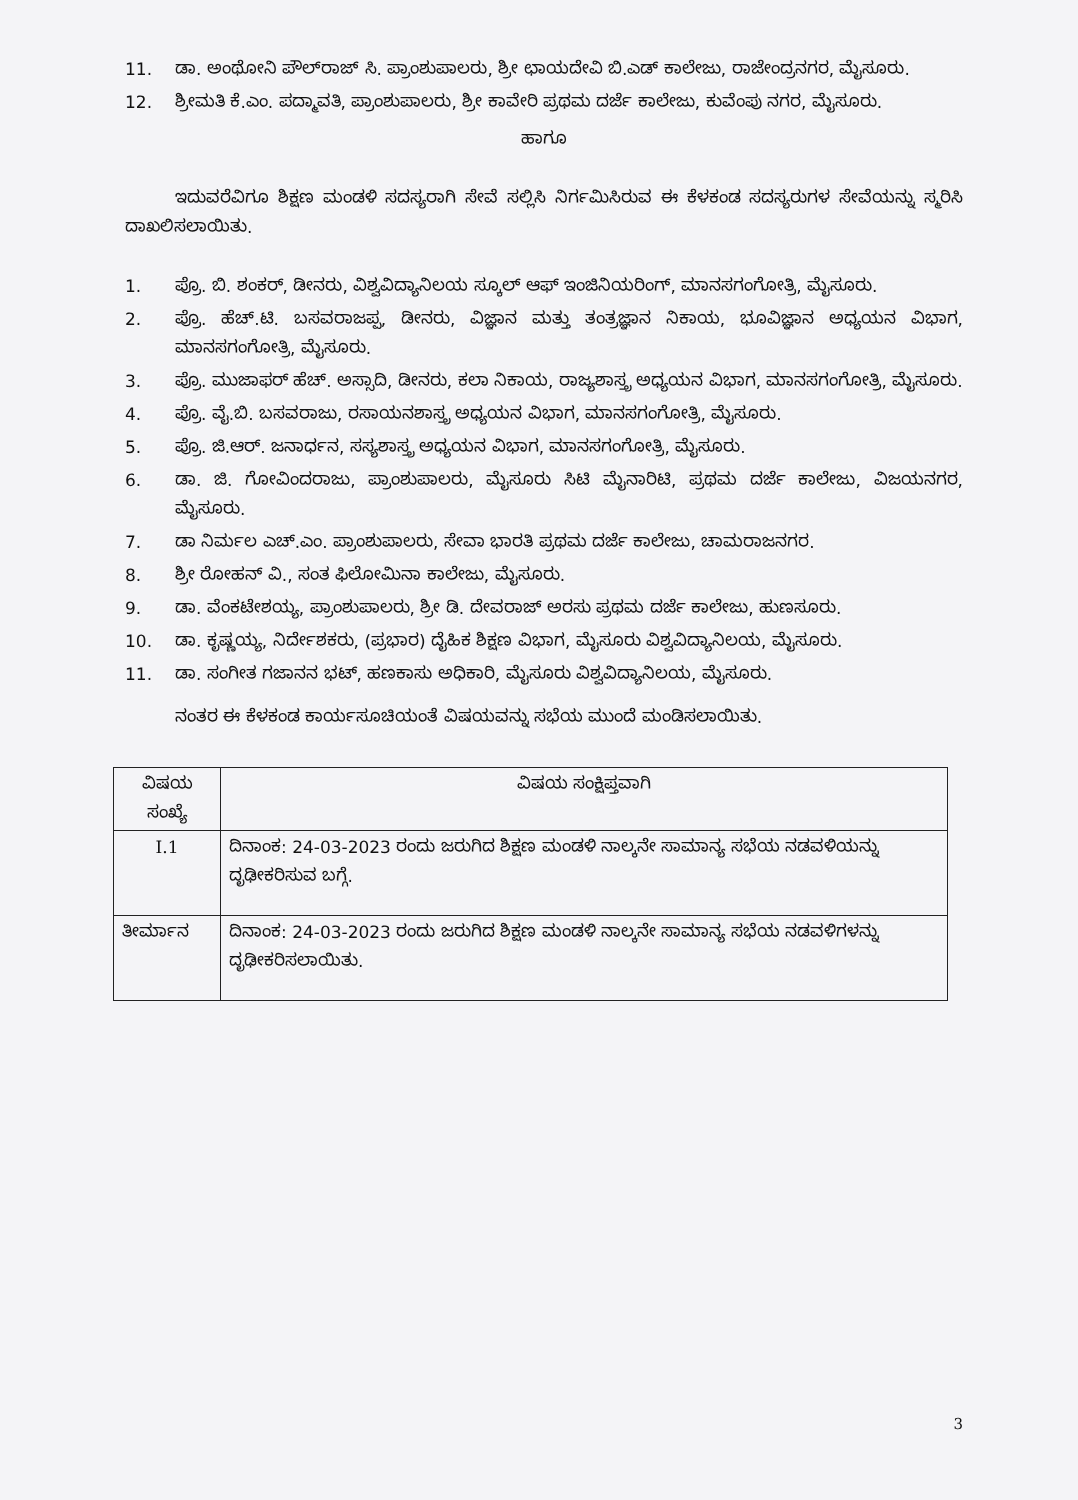11. ಡಾ. ಅಂಥೋನಿ ಪೌಲ್‌ರಾಜ್ ಸಿ. ಪ್ರಾಂಶುಪಾಲರು, ಶ್ರೀ ಛಾಯದೇವಿ ಬಿ.ಎಡ್ ಕಾಲೇಜು, ರಾಜೇಂದ್ರನಗರ, ಮೈಸೂರು.
12. ಶ್ರೀಮತಿ ಕೆ.ಎಂ. ಪದ್ಮಾವತಿ, ಪ್ರಾಂಶುಪಾಲರು, ಶ್ರೀ ಕಾವೇರಿ ಪ್ರಥಮ ದರ್ಜೆ ಕಾಲೇಜು, ಕುವೆಂಪು ನಗರ, ಮೈಸೂರು.
ಹಾಗೂ
ಇದುವರೆವಿಗೂ ಶಿಕ್ಷಣ ಮಂಡಳಿ ಸದಸ್ಯರಾಗಿ ಸೇವೆ ಸಲ್ಲಿಸಿ ನಿರ್ಗಮಿಸಿರುವ ಈ ಕೆಳಕಂಡ ಸದಸ್ಯರುಗಳ ಸೇವೆಯನ್ನು ಸ್ಮರಿಸಿ ದಾಖಲಿಸಲಾಯಿತು.
1. ಪ್ರೊ. ಬಿ. ಶಂಕರ್, ಡೀನರು, ವಿಶ್ವವಿದ್ಯಾನಿಲಯ ಸ್ಕೂಲ್ ಆಫ್ ಇಂಜಿನಿಯರಿಂಗ್, ಮಾನಸಗಂಗೋತ್ರಿ, ಮೈಸೂರು.
2. ಪ್ರೊ. ಹೆಚ್.ಟಿ. ಬಸವರಾಜಪ್ಪ, ಡೀನರು, ವಿಜ್ಞಾನ ಮತ್ತು ತಂತ್ರಜ್ಞಾನ ನಿಕಾಯ, ಭೂವಿಜ್ಞಾನ ಅಧ್ಯಯನ ವಿಭಾಗ, ಮಾನಸಗಂಗೋತ್ರಿ, ಮೈಸೂರು.
3. ಪ್ರೊ. ಮುಜಾಫರ್ ಹೆಚ್. ಅಸ್ಸಾದಿ, ಡೀನರು, ಕಲಾ ನಿಕಾಯ, ರಾಜ್ಯಶಾಸ್ತ್ರ ಅಧ್ಯಯನ ವಿಭಾಗ, ಮಾನಸಗಂಗೋತ್ರಿ, ಮೈಸೂರು.
4. ಪ್ರೊ. ವೈ.ಬಿ. ಬಸವರಾಜು, ರಸಾಯನಶಾಸ್ತ್ರ ಅಧ್ಯಯನ ವಿಭಾಗ, ಮಾನಸಗಂಗೋತ್ರಿ, ಮೈಸೂರು.
5. ಪ್ರೊ. ಜಿ.ಆರ್. ಜನಾರ್ಧನ, ಸಸ್ಯಶಾಸ್ತ್ರ ಅಧ್ಯಯನ ವಿಭಾಗ, ಮಾನಸಗಂಗೋತ್ರಿ, ಮೈಸೂರು.
6. ಡಾ. ಜಿ. ಗೋವಿಂದರಾಜು, ಪ್ರಾಂಶುಪಾಲರು, ಮೈಸೂರು ಸಿಟಿ ಮೈನಾರಿಟಿ, ಪ್ರಥಮ ದರ್ಜೆ ಕಾಲೇಜು, ವಿಜಯನಗರ, ಮೈಸೂರು.
7. ಡಾ ನಿರ್ಮಲ ಎಚ್.ಎಂ. ಪ್ರಾಂಶುಪಾಲರು, ಸೇವಾ ಭಾರತಿ ಪ್ರಥಮ ದರ್ಜೆ ಕಾಲೇಜು, ಚಾಮರಾಜನಗರ.
8. ಶ್ರೀ ರೋಹನ್ ವಿ., ಸಂತ ಫಿಲೋಮಿನಾ ಕಾಲೇಜು, ಮೈಸೂರು.
9. ಡಾ. ವೆಂಕಟೇಶಯ್ಯ, ಪ್ರಾಂಶುಪಾಲರು, ಶ್ರೀ ಡಿ. ದೇವರಾಜ್ ಅರಸು ಪ್ರಥಮ ದರ್ಜೆ ಕಾಲೇಜು, ಹುಣಸೂರು.
10. ಡಾ. ಕೃಷ್ಣಯ್ಯ, ನಿರ್ದೇಶಕರು, (ಪ್ರಭಾರ) ದೈಹಿಕ ಶಿಕ್ಷಣ ವಿಭಾಗ, ಮೈಸೂರು ವಿಶ್ವವಿದ್ಯಾನಿಲಯ, ಮೈಸೂರು.
11. ಡಾ. ಸಂಗೀತ ಗಜಾನನ ಭಟ್, ಹಣಕಾಸು ಅಧಿಕಾರಿ, ಮೈಸೂರು ವಿಶ್ವವಿದ್ಯಾನಿಲಯ, ಮೈಸೂರು.
ನಂತರ ಈ ಕೆಳಕಂಡ ಕಾರ್ಯಸೂಚಿಯಂತೆ ವಿಷಯವನ್ನು ಸಭೆಯ ಮುಂದೆ ಮಂಡಿಸಲಾಯಿತು.
| ವಿಷಯ ಸಂಖ್ಯೆ | ವಿಷಯ ಸಂಕ್ಷಿಪ್ತವಾಗಿ |
| --- | --- |
| I.1 | ದಿನಾಂಕ: 24-03-2023 ರಂದು ಜರುಗಿದ ಶಿಕ್ಷಣ ಮಂಡಳಿ ನಾಲ್ಕನೇ ಸಾಮಾನ್ಯ ಸಭೆಯ ನಡವಳಿಯನ್ನು ದೃಢೀಕರಿಸುವ ಬಗ್ಗೆ. |
| ತೀರ್ಮಾನ | ದಿನಾಂಕ: 24-03-2023 ರಂದು ಜರುಗಿದ ಶಿಕ್ಷಣ ಮಂಡಳಿ ನಾಲ್ಕನೇ ಸಾಮಾನ್ಯ ಸಭೆಯ ನಡವಳಿಗಳನ್ನು ದೃಢೀಕರಿಸಲಾಯಿತು. |
3